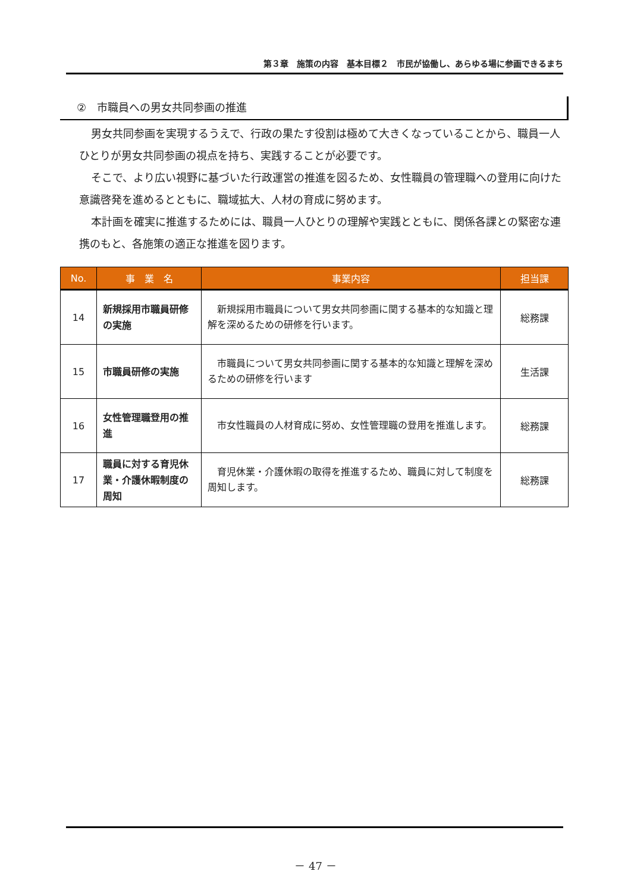第３章　施策の内容　基本目標２　市民が協働し、あらゆる場に参画できるまち
②　市職員への男女共同参画の推進
男女共同参画を実現するうえで、行政の果たす役割は極めて大きくなっていることから、職員一人ひとりが男女共同参画の視点を持ち、実践することが必要です。
そこで、より広い視野に基づいた行政運営の推進を図るため、女性職員の管理職への登用に向けた意識啓発を進めるとともに、職域拡大、人材の育成に努めます。
本計画を確実に推進するためには、職員一人ひとりの理解や実践とともに、関係各課との緊密な連携のもと、各施策の適正な推進を図ります。
| No. | 事 業 名 | 事業内容 | 担当課 |
| --- | --- | --- | --- |
| 14 | 新規採用市職員研修の実施 | 新規採用市職員について男女共同参画に関する基本的な知識と理解を深めるための研修を行います。 | 総務課 |
| 15 | 市職員研修の実施 | 市職員について男女共同参画に関する基本的な知識と理解を深めるための研修を行います | 生活課 |
| 16 | 女性管理職登用の推進 | 市女性職員の人材育成に努め、女性管理職の登用を推進します。 | 総務課 |
| 17 | 職員に対する育児休業・介護休暇制度の周知 | 育児休業・介護休暇の取得を推進するため、職員に対して制度を周知します。 | 総務課 |
－ 47 －